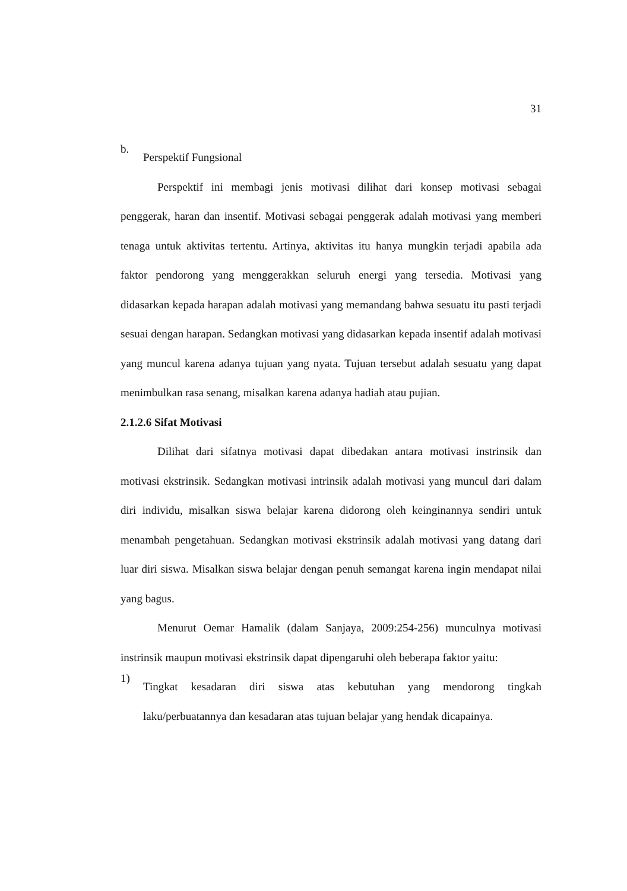31
b.
Perspektif Fungsional
Perspektif ini membagi jenis motivasi dilihat dari konsep motivasi sebagai penggerak, haran dan insentif. Motivasi sebagai penggerak adalah motivasi yang memberi tenaga untuk aktivitas tertentu. Artinya, aktivitas itu hanya mungkin terjadi apabila ada faktor pendorong yang menggerakkan seluruh energi yang tersedia. Motivasi yang didasarkan kepada harapan adalah motivasi yang memandang bahwa sesuatu itu pasti terjadi sesuai dengan harapan. Sedangkan motivasi yang didasarkan kepada insentif adalah motivasi yang muncul karena adanya tujuan yang nyata. Tujuan tersebut adalah sesuatu yang dapat menimbulkan rasa senang, misalkan karena adanya hadiah atau pujian.
2.1.2.6 Sifat Motivasi
Dilihat dari sifatnya motivasi dapat dibedakan antara motivasi instrinsik dan motivasi ekstrinsik. Sedangkan motivasi intrinsik adalah motivasi yang muncul dari dalam diri individu, misalkan siswa belajar karena didorong oleh keinginannya sendiri untuk menambah pengetahuan. Sedangkan motivasi ekstrinsik adalah motivasi yang datang dari luar diri siswa. Misalkan siswa belajar dengan penuh semangat karena ingin mendapat nilai yang bagus.
Menurut Oemar Hamalik (dalam Sanjaya, 2009:254-256) munculnya motivasi instrinsik maupun motivasi ekstrinsik dapat dipengaruhi oleh beberapa faktor yaitu:
1)
Tingkat kesadaran diri siswa atas kebutuhan yang mendorong tingkah laku/perbuatannya dan kesadaran atas tujuan belajar yang hendak dicapainya.